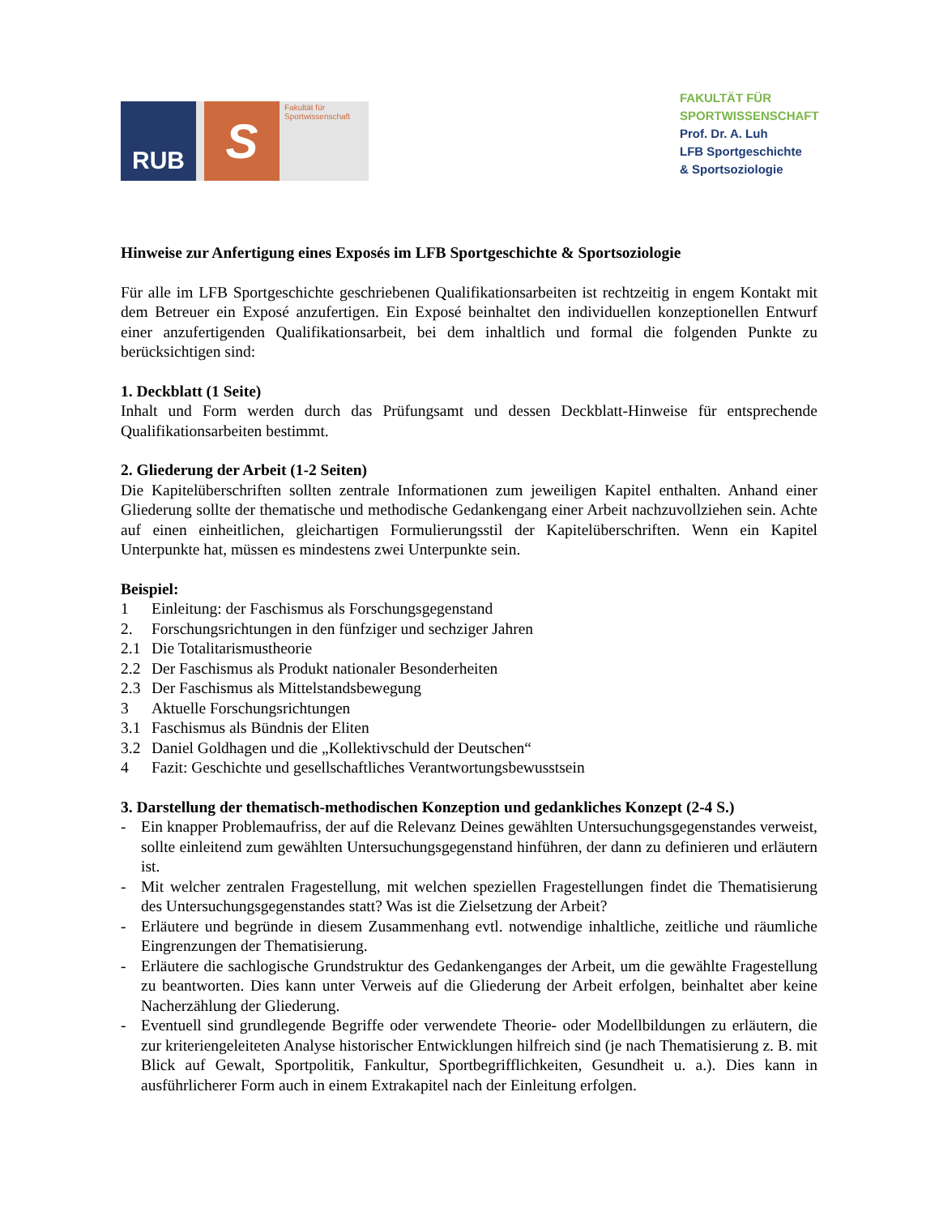RUB
S
Fakultät für
Sportwissenschaft
FAKULTÄT FÜR SPORTWISSENSCHAFT
Prof. Dr. A. Luh
LFB Sportgeschichte
& Sportsoziologie
Hinweise zur Anfertigung eines Exposés im LFB Sportgeschichte & Sportsoziologie
Für alle im LFB Sportgeschichte geschriebenen Qualifikationsarbeiten ist rechtzeitig in engem Kontakt mit dem Betreuer ein Exposé anzufertigen. Ein Exposé beinhaltet den individuellen konzeptionellen Entwurf einer anzufertigenden Qualifikationsarbeit, bei dem inhaltlich und formal die folgenden Punkte zu berücksichtigen sind:
1. Deckblatt (1 Seite)
Inhalt und Form werden durch das Prüfungsamt und dessen Deckblatt-Hinweise für entsprechende Qualifikationsarbeiten bestimmt.
2. Gliederung der Arbeit (1-2 Seiten)
Die Kapitelüberschriften sollten zentrale Informationen zum jeweiligen Kapitel enthalten. Anhand einer Gliederung sollte der thematische und methodische Gedankengang einer Arbeit nachzuvollziehen sein. Achte auf einen einheitlichen, gleichartigen Formulierungsstil der Kapitelüberschriften. Wenn ein Kapitel Unterpunkte hat, müssen es mindestens zwei Unterpunkte sein.
Beispiel:
1 Einleitung: der Faschismus als Forschungsgegenstand
2. Forschungsrichtungen in den fünfziger und sechziger Jahren
2.1 Die Totalitarismustheorie
2.2 Der Faschismus als Produkt nationaler Besonderheiten
2.3 Der Faschismus als Mittelstandsbewegung
3 Aktuelle Forschungsrichtungen
3.1 Faschismus als Bündnis der Eliten
3.2 Daniel Goldhagen und die „Kollektivschuld der Deutschen“
4 Fazit: Geschichte und gesellschaftliches Verantwortungsbewusstsein
3. Darstellung der thematisch-methodischen Konzeption und gedankliches Konzept (2-4 S.)
- Ein knapper Problemaufriss, der auf die Relevanz Deines gewählten Untersuchungsgegenstandes verweist, sollte einleitend zum gewählten Untersuchungsgegenstand hinführen, der dann zu definieren und erläutern ist.
- Mit welcher zentralen Fragestellung, mit welchen speziellen Fragestellungen findet die Thematisierung des Untersuchungsgegenstandes statt? Was ist die Zielsetzung der Arbeit?
- Erläutere und begründe in diesem Zusammenhang evtl. notwendige inhaltliche, zeitliche und räumliche Eingrenzungen der Thematisierung.
- Erläutere die sachlogische Grundstruktur des Gedankenganges der Arbeit, um die gewählte Fragestellung zu beantworten. Dies kann unter Verweis auf die Gliederung der Arbeit erfolgen, beinhaltet aber keine Nacherzählung der Gliederung.
- Eventuell sind grundlegende Begriffe oder verwendete Theorie- oder Modellbildungen zu erläutern, die zur kriteriengeleiteten Analyse historischer Entwicklungen hilfreich sind (je nach Thematisierung z. B. mit Blick auf Gewalt, Sportpolitik, Fankultur, Sportbegrifflichkeiten, Gesundheit u. a.). Dies kann in ausführlicherer Form auch in einem Extrakapitel nach der Einleitung erfolgen.